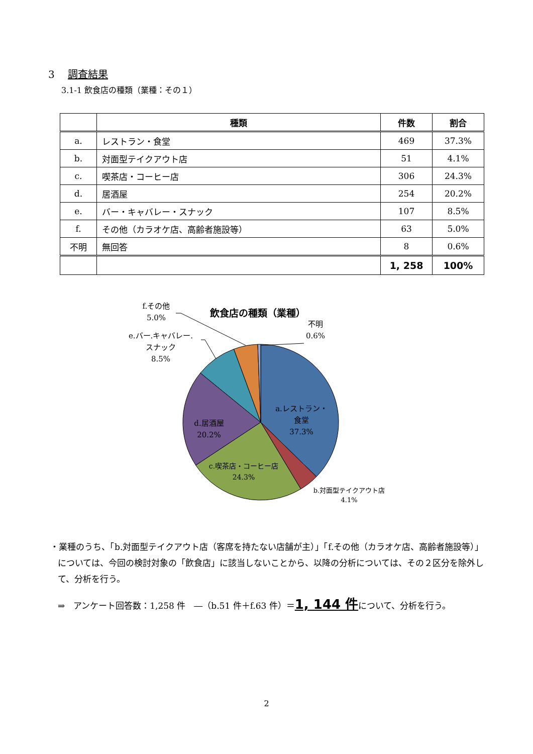3 調査結果
3.1-1 飲食店の種類（業種：その１）
| | 種類 | 件数 | 割合 |
| --- | --- | --- | --- |
| a. | レストラン・食堂 | 469 | 37.3% |
| b. | 対面型テイクアウト店 | 51 | 4.1% |
| c. | 喫茶店・コーヒー店 | 306 | 24.3% |
| d. | 居酒屋 | 254 | 20.2% |
| e. | バー・キャバレー・スナック | 107 | 8.5% |
| f. | その他（カラオケ店、高齢者施設等） | 63 | 5.0% |
| 不明 | 無回答 | 8 | 0.6% |
| | | 1, 258 | 100% |
飲食店の種類（業種）
f.その他
5.0%
e.バー.キャバレー.
スナック
8.5%
不明
0.6%
a.レストラン・
食堂
37.3%
d.居酒屋
20.2%
c.喫茶店・コーヒー店
24.3%
b.対面型テイクアウト店
4.1%
・業種のうち、「b.対面型テイクアウト店（客席を持たない店舗が主）」「f.その他（カラオケ店、高齢者施設等）」については、今回の検討対象の「飲食店」に該当しないことから、以降の分析については、その２区分を除外して、分析を行う。
⇒　アンケート回答数：1,258 件　―（b.51 件＋f.63 件）＝1, 144 件について、分析を行う。
2